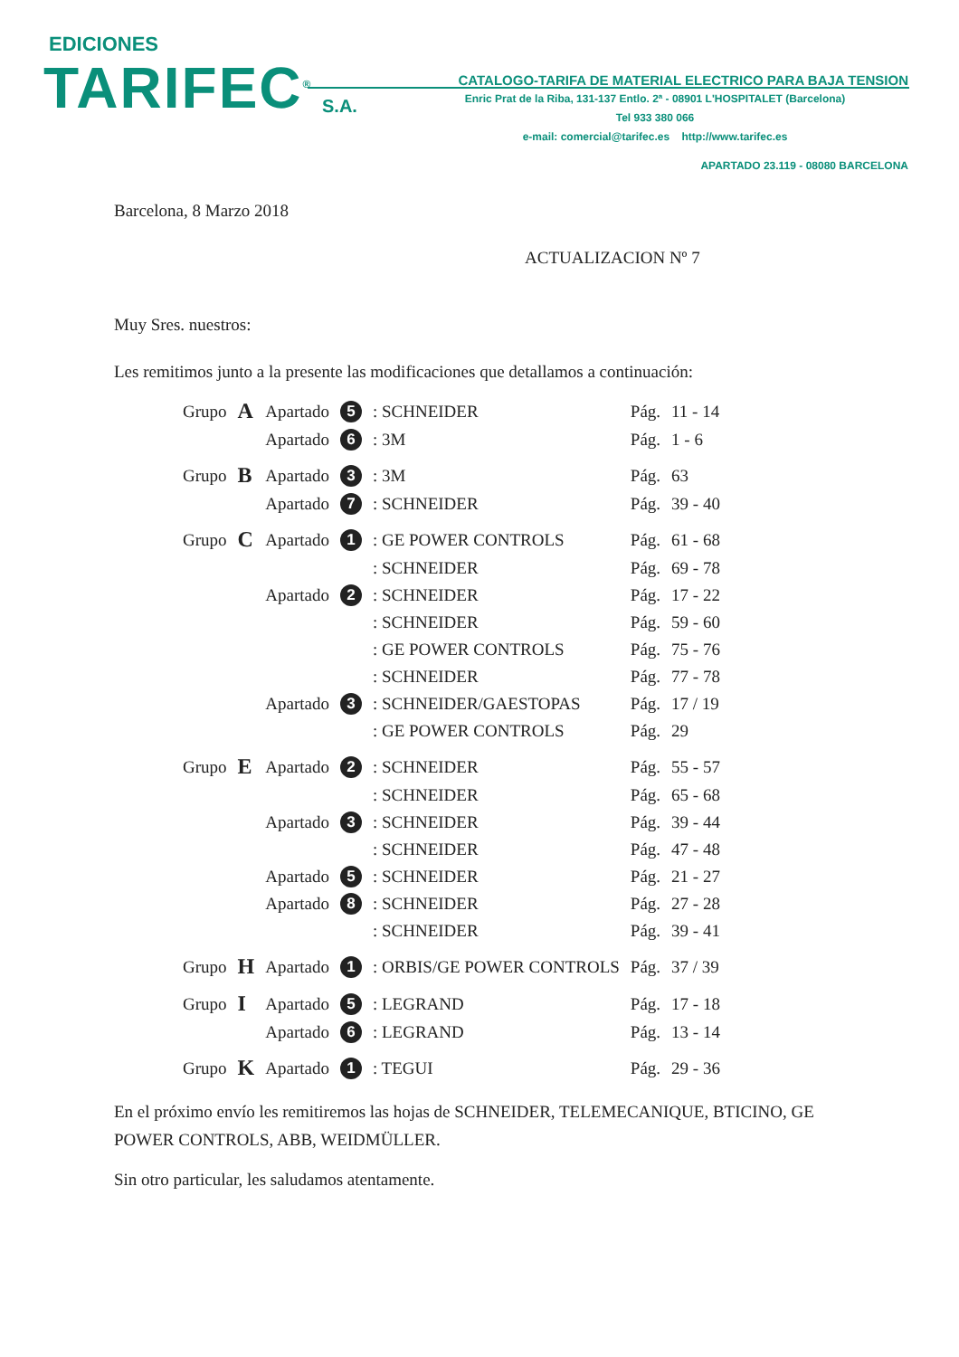EDICIONES
TARIFEC<sup>®</sup> S.A.
CATALOGO-TARIFA DE MATERIAL ELECTRICO PARA BAJA TENSION
Enric Prat de la Riba, 131-137 Entlo. 2ª - 08901 L'HOSPITALET (Barcelona)
Tel 933 380 066
e-mail: comercial@tarifec.es http://www.tarifec.es
APARTADO 23.119 - 08080 BARCELONA
Barcelona, 8 Marzo 2018
ACTUALIZACION Nº 7
Muy Sres. nuestros:
Les remitimos junto a la presente las modificaciones que detallamos a continuación:
| Grupo | A | Apartado | 5 | : SCHNEIDER | Pág. | 11 - 14 |
| | | Apartado | 6 | : 3M | Pág. | 1 - 6 |
| Grupo | B | Apartado | 3 | : 3M | Pág. | 63 |
| | | Apartado | 7 | : SCHNEIDER | Pág. | 39 - 40 |
| Grupo | C | Apartado | 1 | : GE POWER CONTROLS | Pág. | 61 - 68 |
| | | | | : SCHNEIDER | Pág. | 69 - 78 |
| | | Apartado | 2 | : SCHNEIDER | Pág. | 17 - 22 |
| | | | | : SCHNEIDER | Pág. | 59 - 60 |
| | | | | : GE POWER CONTROLS | Pág. | 75 - 76 |
| | | | | : SCHNEIDER | Pág. | 77 - 78 |
| | | Apartado | 3 | : SCHNEIDER/GAESTOPAS | Pág. | 17 / 19 |
| | | | | : GE POWER CONTROLS | Pág. | 29 |
| Grupo | E | Apartado | 2 | : SCHNEIDER | Pág. | 55 - 57 |
| | | | | : SCHNEIDER | Pág. | 65 - 68 |
| | | Apartado | 3 | : SCHNEIDER | Pág. | 39 - 44 |
| | | | | : SCHNEIDER | Pág. | 47 - 48 |
| | | Apartado | 5 | : SCHNEIDER | Pág. | 21 - 27 |
| | | Apartado | 8 | : SCHNEIDER | Pág. | 27 - 28 |
| | | | | : SCHNEIDER | Pág. | 39 - 41 |
| Grupo | H | Apartado | 1 | : ORBIS/GE POWER CONTROLS | Pág. | 37 / 39 |
| Grupo | I | Apartado | 5 | : LEGRAND | Pág. | 17 - 18 |
| | | Apartado | 6 | : LEGRAND | Pág. | 13 - 14 |
| Grupo | K | Apartado | 1 | : TEGUI | Pág. | 29 - 36 |
En el próximo envío les remitiremos las hojas de SCHNEIDER, TELEMECANIQUE, BTICINO, GE POWER CONTROLS, ABB, WEIDMÜLLER.
Sin otro particular, les saludamos atentamente.